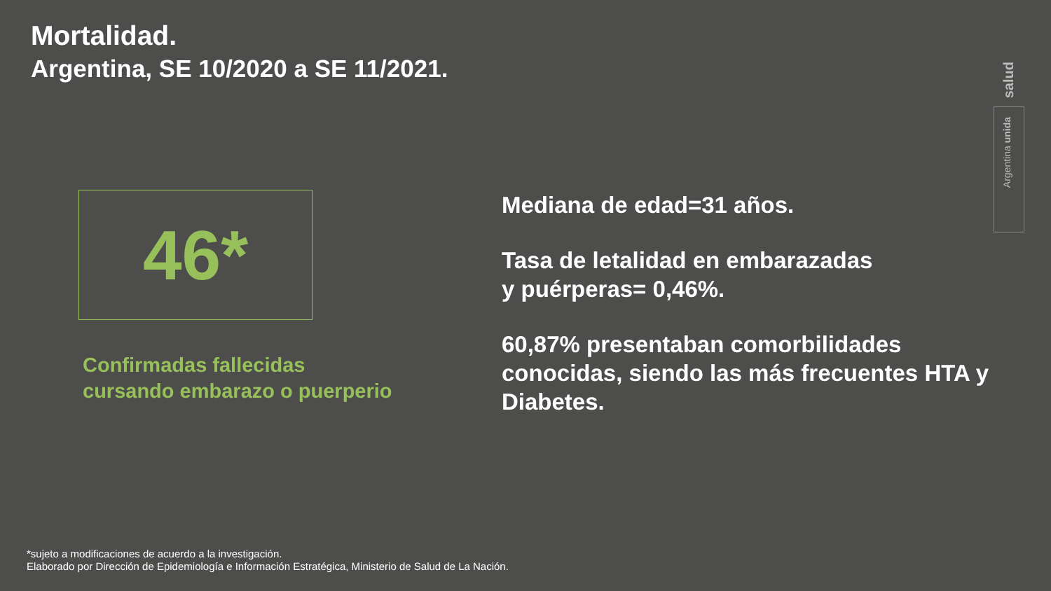Mortalidad.
Argentina, SE 10/2020 a SE 11/2021.
46*
Confirmadas fallecidas
cursando embarazo o puerperio
Mediana de edad=31 años.
Tasa de letalidad en embarazadas
y puérperas= 0,46%.
60,87% presentaban comorbilidades conocidas, siendo las más frecuentes HTA y Diabetes.
salud
Argentina unida
*sujeto a modificaciones de acuerdo a la investigación.
Elaborado por Dirección de Epidemiología e Información Estratégica, Ministerio de Salud de La Nación.